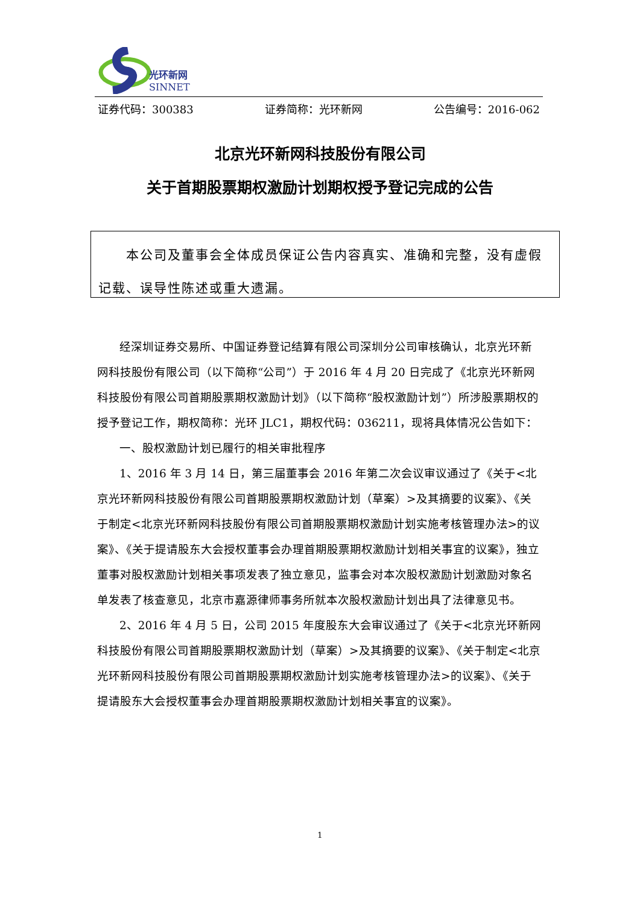光环新网
SINNET
证券代码：300383 证券简称：光环新网 公告编号：2016-062
北京光环新网科技股份有限公司
关于首期股票期权激励计划期权授予登记完成的公告
  本公司及董事会全体成员保证公告内容真实、准确和完整，没有虚假记载、误导性陈述或重大遗漏。
经深圳证券交易所、中国证券登记结算有限公司深圳分公司审核确认，北京光环新网科技股份有限公司（以下简称“公司”）于 2016 年 4 月 20 日完成了《北京光环新网科技股份有限公司首期股票期权激励计划》（以下简称“股权激励计划”）所涉股票期权的授予登记工作，期权简称：光环 JLC1，期权代码：036211，现将具体情况公告如下：
一、股权激励计划已履行的相关审批程序
1、2016 年 3 月 14 日，第三届董事会 2016 年第二次会议审议通过了《关于<北京光环新网科技股份有限公司首期股票期权激励计划（草案）>及其摘要的议案》、《关于制定<北京光环新网科技股份有限公司首期股票期权激励计划实施考核管理办法>的议案》、《关于提请股东大会授权董事会办理首期股票期权激励计划相关事宜的议案》，独立董事对股权激励计划相关事项发表了独立意见，监事会对本次股权激励计划激励对象名单发表了核查意见，北京市嘉源律师事务所就本次股权激励计划出具了法律意见书。
2、2016 年 4 月 5 日，公司 2015 年度股东大会审议通过了《关于<北京光环新网科技股份有限公司首期股票期权激励计划（草案）>及其摘要的议案》、《关于制定<北京光环新网科技股份有限公司首期股票期权激励计划实施考核管理办法>的议案》、《关于提请股东大会授权董事会办理首期股票期权激励计划相关事宜的议案》。
1